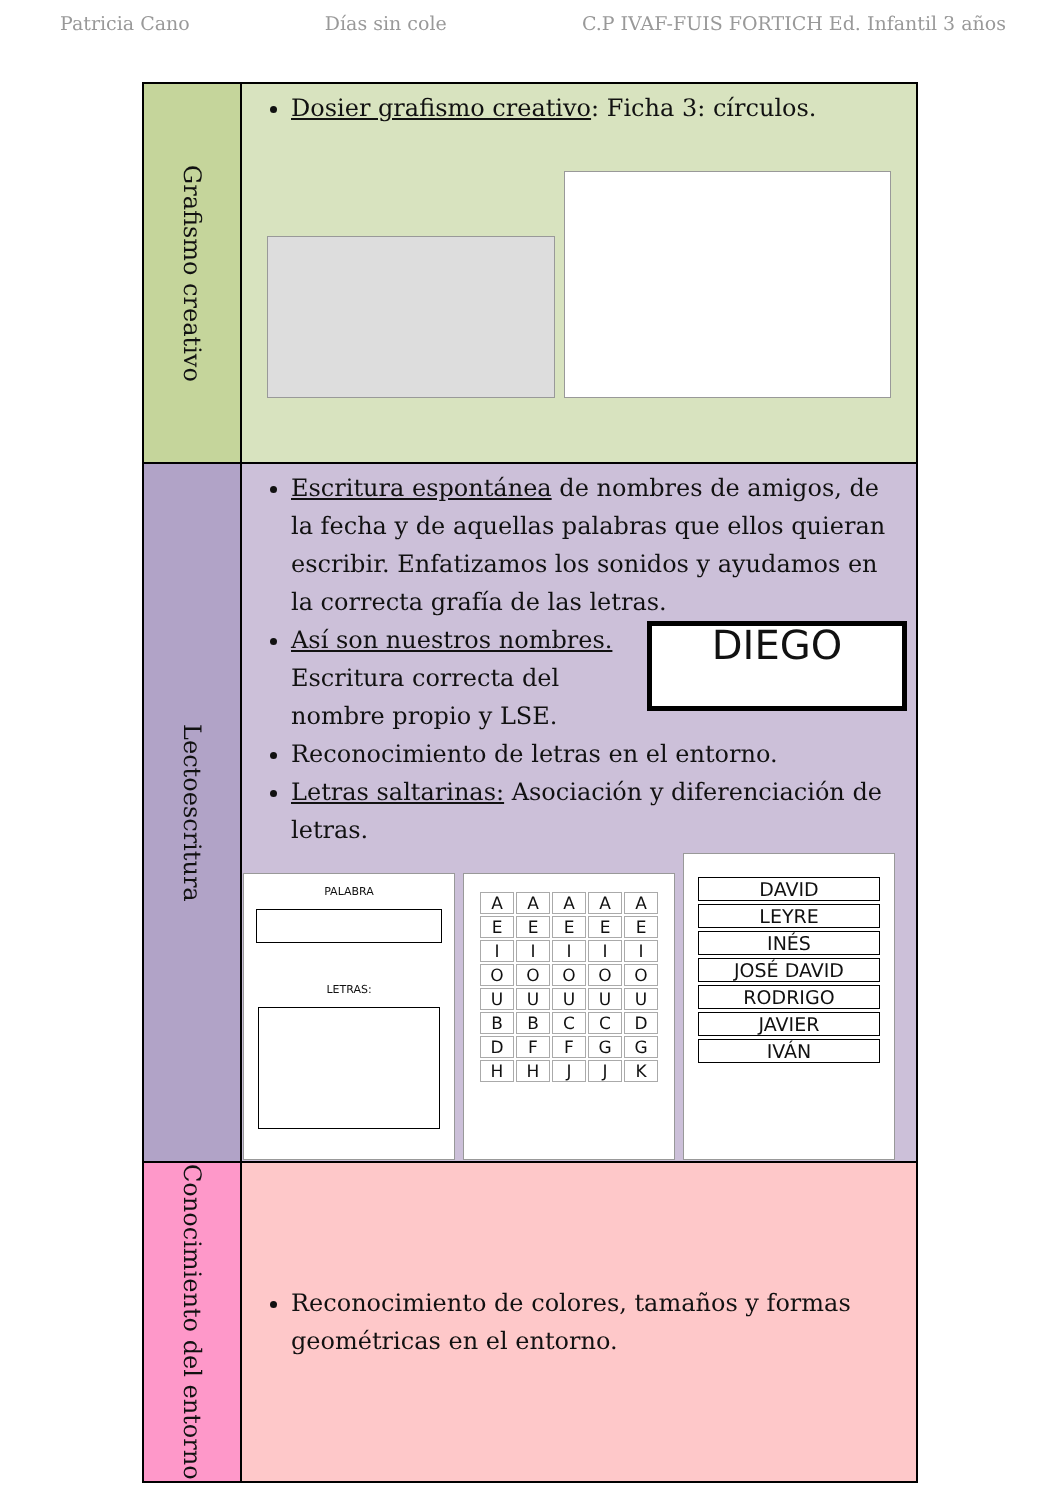Patricia Cano Días sin cole C.P IVAF-FUIS FORTICH Ed. Infantil 3 años
| Grafismo creativo | Dosier grafismo creativo : Ficha 3: círculos. |
| Lectoescritura | Escritura espontánea de nombres de amigos, de la fecha y de aquellas palabras que ellos quieran escribir. Enfatizamos los sonidos y ayudamos en la correcta grafía de las letras. Así son nuestros nombres. Escritura correcta del nombre propio y LSE. DIEGO Reconocimiento de letras en el entorno. Letras saltarinas: Asociación y diferenciación de letras. PALABRA LETRAS: A A A A A E E E E E I I I I I O O O O O U U U U U B B C C D D F F G G H H J J K DAVID LEYRE INÉS JOSÉ DAVID RODRIGO JAVIER IVÁN |
| Conocimiento del entorno | Reconocimiento de colores, tamaños y formas geométricas en el entorno. |